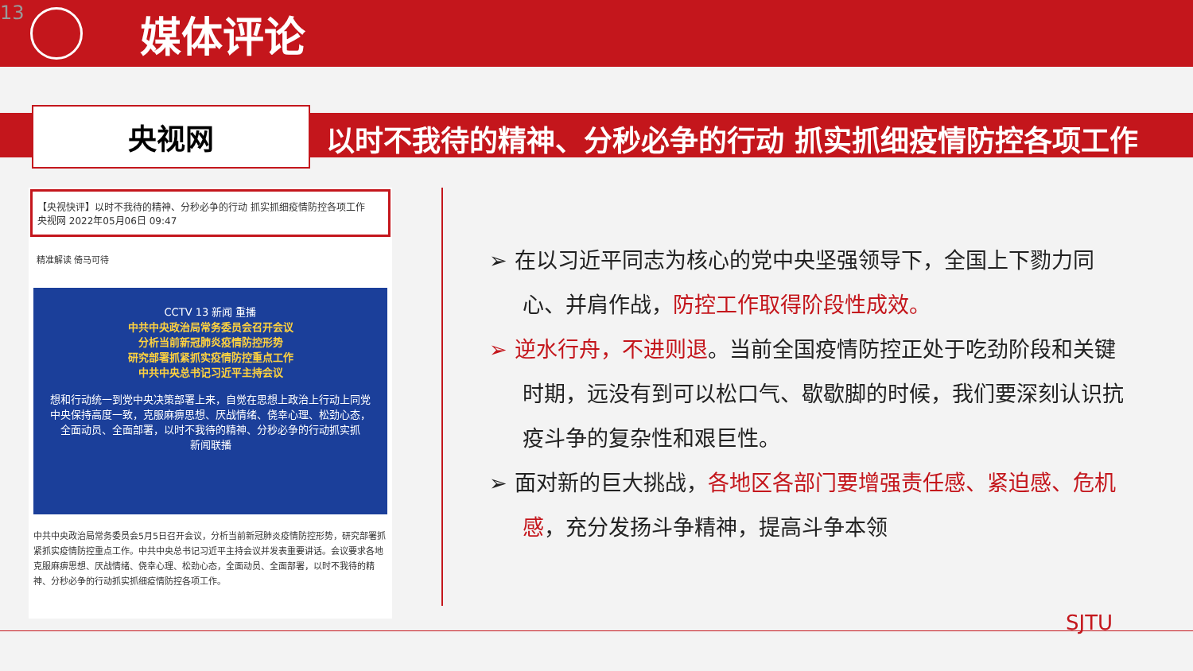13
媒体评论
央视网
以时不我待的精神、分秒必争的行动 抓实抓细疫情防控各项工作
【央视快评】以时不我待的精神、分秒必争的行动 抓实抓细疫情防控各项工作
央视网 2022年05月06日 09:47
精准解读 倚马可待
CCTV 13 新闻 重播
中共中央政治局常务委员会召开会议
分析当前新冠肺炎疫情防控形势
研究部署抓紧抓实疫情防控重点工作
中共中央总书记习近平主持会议
想和行动统一到党中央决策部署上来，自觉在思想上政治上行动上同党中央保持高度一致，克服麻痹思想、厌战情绪、侥幸心理、松劲心态，全面动员、全面部署，以时不我待的精神、分秒必争的行动抓实抓
新闻联播
中共中央政治局常务委员会5月5日召开会议，分析当前新冠肺炎疫情防控形势，研究部署抓紧抓实疫情防控重点工作。中共中央总书记习近平主持会议并发表重要讲话。会议要求各地克服麻痹思想、厌战情绪、侥幸心理、松劲心态，全面动员、全面部署，以时不我待的精神、分秒必争的行动抓实抓细疫情防控各项工作。
➢ 在以习近平同志为核心的党中央坚强领导下，全国上下勠力同心、并肩作战，防控工作取得阶段性成效。
➢ 逆水行舟，不进则退。当前全国疫情防控正处于吃劲阶段和关键时期，远没有到可以松口气、歇歇脚的时候，我们要深刻认识抗疫斗争的复杂性和艰巨性。
➢ 面对新的巨大挑战，各地区各部门要增强责任感、紧迫感、危机感，充分发扬斗争精神，提高斗争本领
SJTU